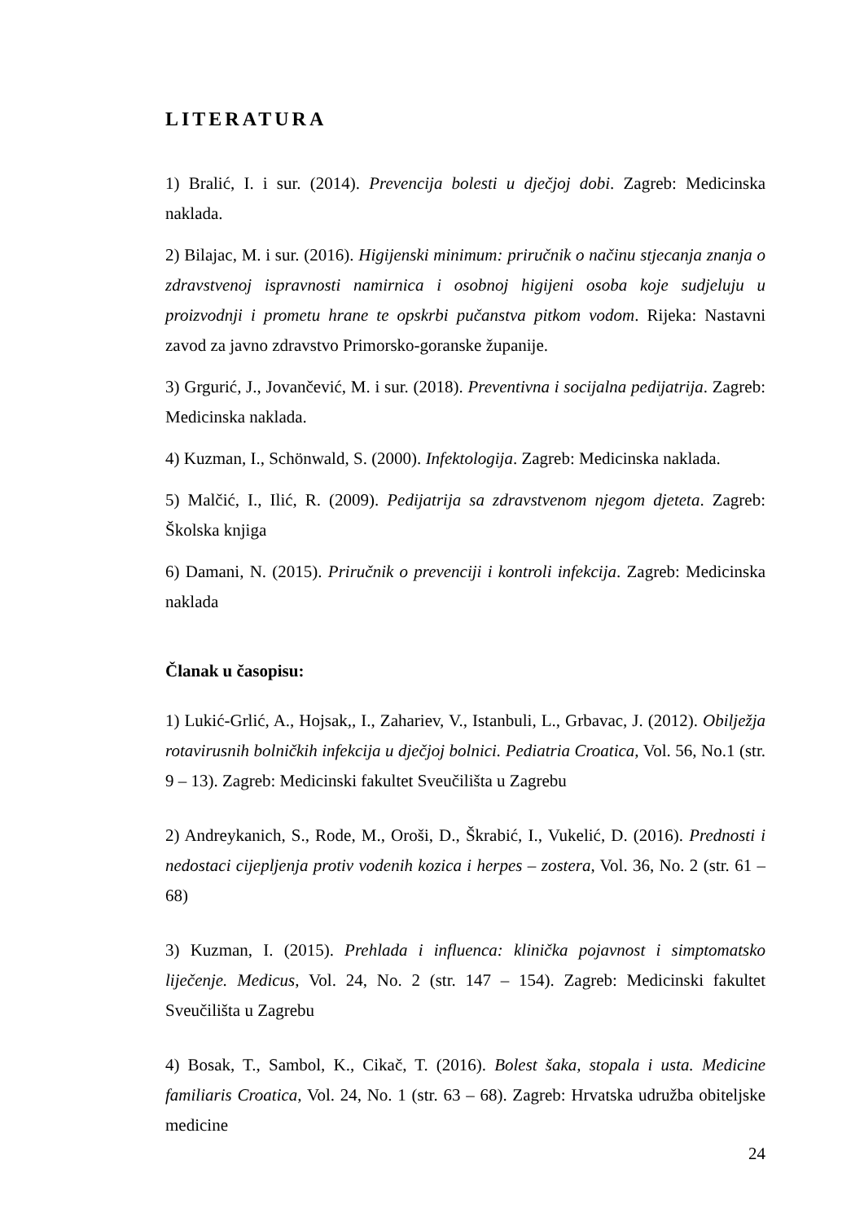LITERATURA
1) Bralić, I. i sur. (2014). Prevencija bolesti u dječjoj dobi. Zagreb: Medicinska naklada.
2) Bilajac, M. i sur. (2016). Higijenski minimum: priručnik o načinu stjecanja znanja o zdravstvenoj ispravnosti namirnica i osobnoj higijeni osoba koje sudjeluju u proizvodnji i prometu hrane te opskrbi pučanstva pitkom vodom. Rijeka: Nastavni zavod za javno zdravstvo Primorsko-goranske županije.
3) Grgurić, J., Jovančević, M. i sur. (2018). Preventivna i socijalna pedijatrija. Zagreb: Medicinska naklada.
4) Kuzman, I., Schönwald, S. (2000). Infektologija. Zagreb: Medicinska naklada.
5) Malčić, I., Ilić, R. (2009). Pedijatrija sa zdravstvenom njegom djeteta. Zagreb: Školska knjiga
6) Damani, N. (2015). Priručnik o prevenciji i kontroli infekcija. Zagreb: Medicinska naklada
Članak u časopisu:
1) Lukić-Grlić, A., Hojsak,, I., Zahariev, V., Istanbuli, L., Grbavac, J. (2012). Obilježja rotavirusnih bolničkih infekcija u dječjoj bolnici. Pediatria Croatica, Vol. 56, No.1 (str. 9 – 13). Zagreb: Medicinski fakultet Sveučilišta u Zagrebu
2) Andreykanich, S., Rode, M., Oroši, D., Škrabić, I., Vukelić, D. (2016). Prednosti i nedostaci cijepljenja protiv vodenih kozica i herpes – zostera, Vol. 36, No. 2 (str. 61 – 68)
3) Kuzman, I. (2015). Prehlada i influenca: klinička pojavnost i simptomatsko liječenje. Medicus, Vol. 24, No. 2 (str. 147 – 154). Zagreb: Medicinski fakultet Sveučilišta u Zagrebu
4) Bosak, T., Sambol, K., Cikač, T. (2016). Bolest šaka, stopala i usta. Medicine familiaris Croatica, Vol. 24, No. 1 (str. 63 – 68). Zagreb: Hrvatska udružba obiteljske medicine
24